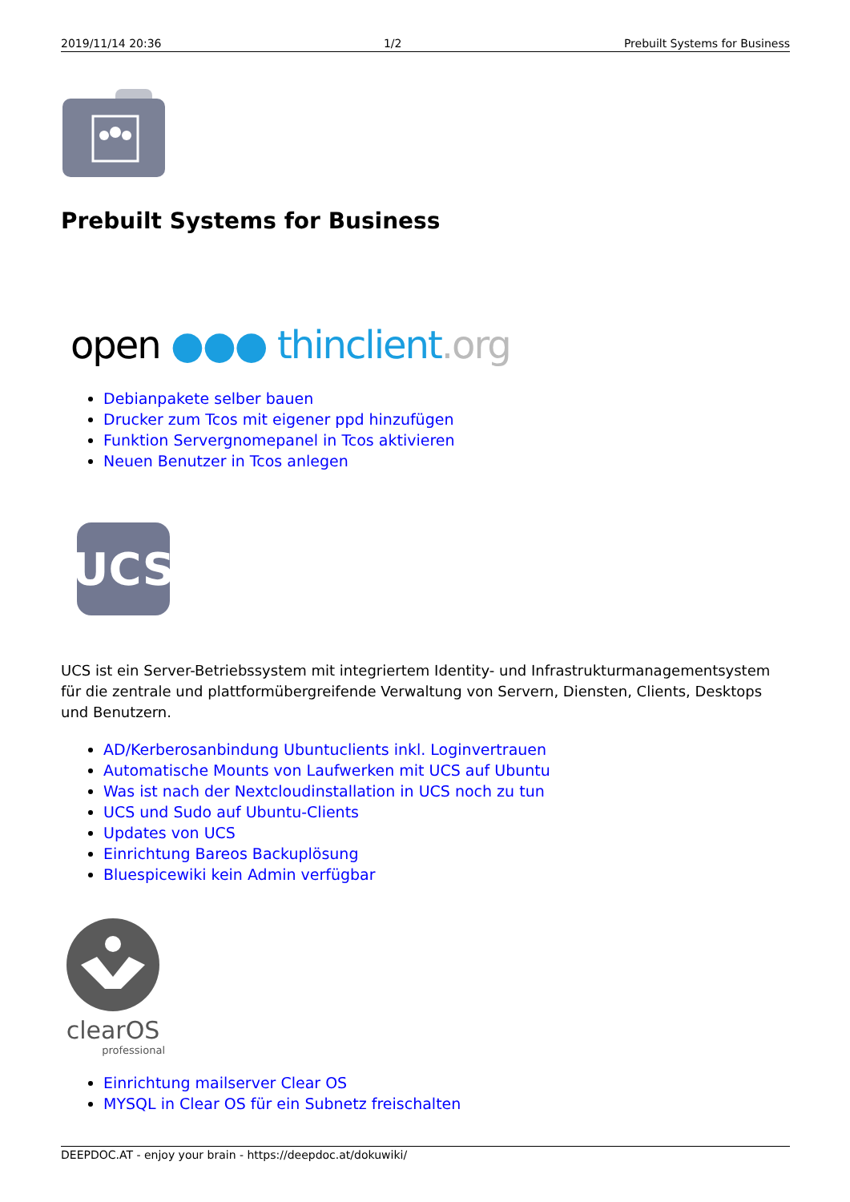2019/11/14 20:36 1/2 Prebuilt Systems for Business
Prebuilt Systems for Business
open ●●● thinclient.org
Debianpakete selber bauen
Drucker zum Tcos mit eigener ppd hinzufügen
Funktion Servergnomepanel in Tcos aktivieren
Neuen Benutzer in Tcos anlegen
UCS
UCS ist ein Server-Betriebssystem mit integriertem Identity- und Infrastrukturmanagementsystem für die zentrale und plattformübergreifende Verwaltung von Servern, Diensten, Clients, Desktops und Benutzern.
AD/Kerberosanbindung Ubuntuclients inkl. Loginvertrauen
Automatische Mounts von Laufwerken mit UCS auf Ubuntu
Was ist nach der Nextcloudinstallation in UCS noch zu tun
UCS und Sudo auf Ubuntu-Clients
Updates von UCS
Einrichtung Bareos Backuplösung
Bluespicewiki kein Admin verfügbar
clearOS
professional
Einrichtung mailserver Clear OS
MYSQL in Clear OS für ein Subnetz freischalten
DEEPDOC.AT - enjoy your brain - https://deepdoc.at/dokuwiki/